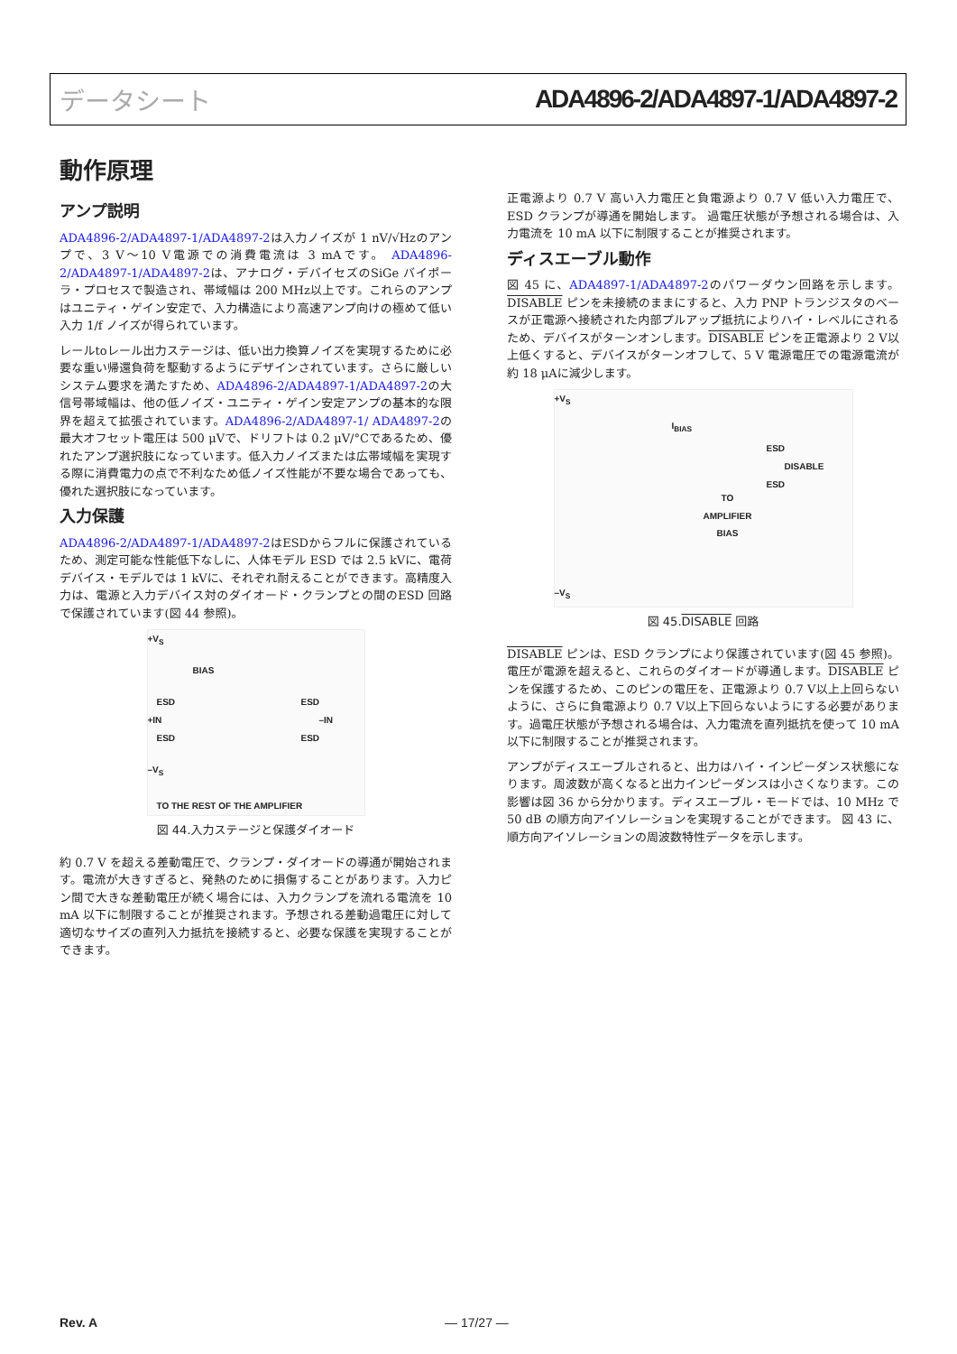データシート ADA4896-2/ADA4897-1/ADA4897-2
動作原理
アンプ説明
ADA4896-2/ADA4897-1/ADA4897-2は入力ノイズが 1 nV/√Hzのアンプで、3 V～10 V電源での消費電流は 3 mAです。 ADA4896-2/ADA4897-1/ADA4897-2は、アナログ・デバイセズのSiGe バイポーラ・プロセスで製造され、帯域幅は 200 MHz以上です。これらのアンプはユニティ・ゲイン安定で、入力構造により高速アンプ向けの極めて低い入力 1/f ノイズが得られています。
レールtoレール出力ステージは、低い出力換算ノイズを実現するために必要な重い帰還負荷を駆動するようにデザインされています。さらに厳しいシステム要求を満たすため、ADA4896-2/ADA4897-1/ADA4897-2の大信号帯域幅は、他の低ノイズ・ユニティ・ゲイン安定アンプの基本的な限界を超えて拡張されています。ADA4896-2/ADA4897-1/ ADA4897-2の最大オフセット電圧は 500 μVで、ドリフトは 0.2 μV/°Cであるため、優れたアンプ選択肢になっています。低入力ノイズまたは広帯域幅を実現する際に消費電力の点で不利なため低ノイズ性能が不要な場合であっても、優れた選択肢になっています。
入力保護
ADA4896-2/ADA4897-1/ADA4897-2はESDからフルに保護されているため、測定可能な性能低下なしに、人体モデル ESD では 2.5 kVに、電荷デバイス・モデルでは 1 kVに、それぞれ耐えることができます。高精度入力は、電源と入力デバイス対のダイオード・クランプとの間のESD 回路で保護されています(図 44 参照)。
+V<sub>S</sub>
BIAS
ESD ESD
+IN –IN
ESD ESD
–V<sub>S</sub>
TO THE REST OF THE AMPLIFIER
図 44.入力ステージと保護ダイオード
約 0.7 V を超える差動電圧で、クランプ・ダイオードの導通が開始されます。電流が大きすぎると、発熱のために損傷することがあります。入力ピン間で大きな差動電圧が続く場合には、入力クランプを流れる電流を 10 mA 以下に制限することが推奨されます。予想される差動過電圧に対して適切なサイズの直列入力抵抗を接続すると、必要な保護を実現することができます。
正電源より 0.7 V 高い入力電圧と負電源より 0.7 V 低い入力電圧で、ESD クランプが導通を開始します。 過電圧状態が予想される場合は、入力電流を 10 mA 以下に制限することが推奨されます。
ディスエーブル動作
図 45 に、ADA4897-1/ADA4897-2のパワーダウン回路を示します。DISABLE ピンを未接続のままにすると、入力 PNP トランジスタのベースが正電源へ接続された内部プルアップ抵抗によりハイ・レベルにされるため、デバイスがターンオンします。DISABLE ピンを正電源より 2 V以上低くすると、デバイスがターンオフして、5 V 電源電圧での電源電流が約 18 μAに減少します。
+V<sub>S</sub>
I<sub>BIAS</sub>
ESD
DISABLE
ESD
TO
AMPLIFIER
BIAS
–V<sub>S</sub>
図 45.DISABLE 回路
DISABLE ピンは、ESD クランプにより保護されています(図 45 参照)。電圧が電源を超えると、これらのダイオードが導通します。DISABLE ピンを保護するため、このピンの電圧を、正電源より 0.7 V以上上回らないように、さらに負電源より 0.7 V以上下回らないようにする必要があります。過電圧状態が予想される場合は、入力電流を直列抵抗を使って 10 mA以下に制限することが推奨されます。
アンプがディスエーブルされると、出力はハイ・インピーダンス状態になります。周波数が高くなると出力インピーダンスは小さくなります。この影響は図 36 から分かります。ディスエーブル・モードでは、10 MHz で 50 dB の順方向アイソレーションを実現することができます。 図 43 に、順方向アイソレーションの周波数特性データを示します。
Rev. A — 17/27 —